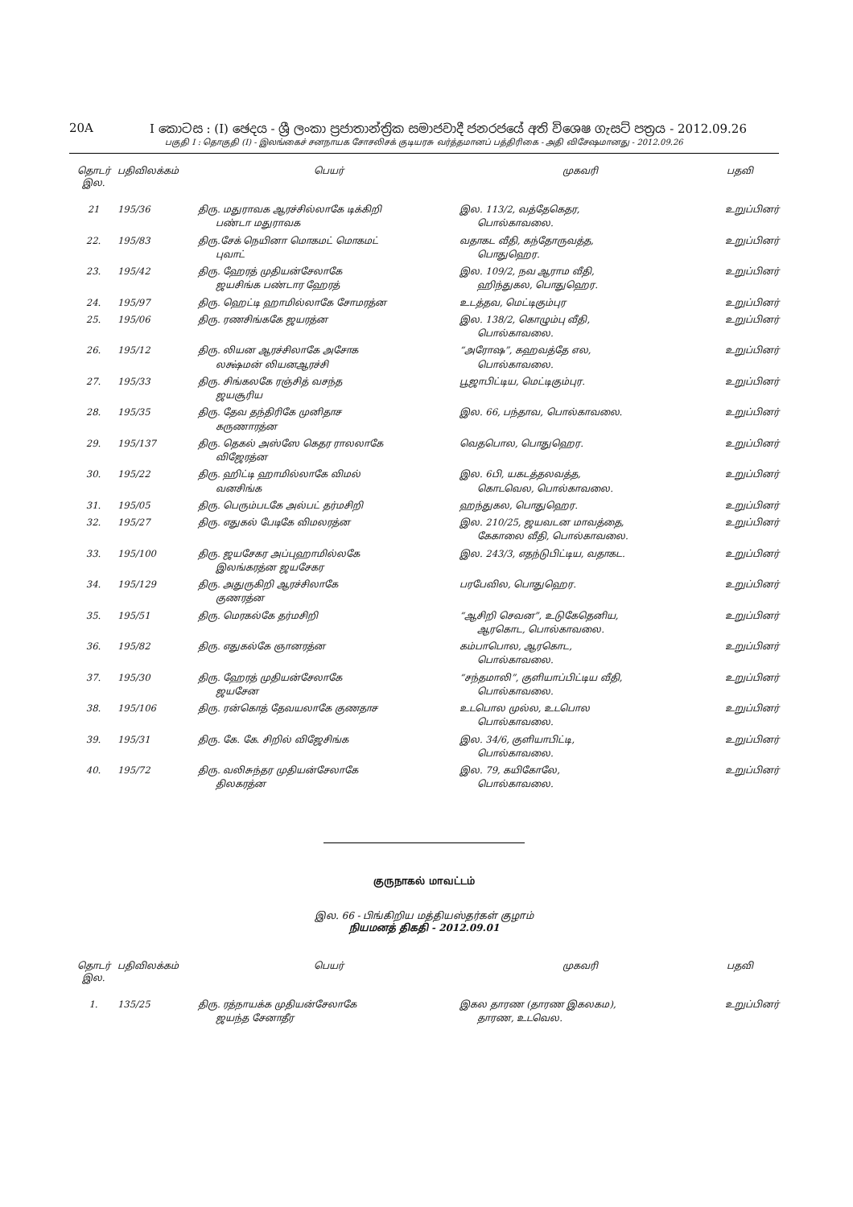20A I කොටස : (I) ඡෙදය - ශ්‍රී ලංකා ප්‍රජාතාන්ත්‍රික සමාජවාදී ජනරජයේ අති විශෙෂ ගැසට් පත්‍රය - 2012.09.26
பகுதி I : தொகுதி (I) - இலங்கைச் சனநாயக சோசலிசக் குடியரசு வர்த்தமானப் பத்திரிகை - அதி விசேஷமானது - 2012.09.26
| தொடர் இல. | பதிவிலக்கம் | பெயர் | முகவரி | பதவி |
| --- | --- | --- | --- | --- |
| 21 | 195/36 | திரு. மதுராவக ஆரச்சில்லாகே டிக்கிறி பண்டா மதுராவக | இல. 113/2, வத்தேகெதர, பொல்காவலை. | உறுப்பினர் |
| 22. | 195/83 | திரு.சேக் நெயினா மொகமட் மொகமட் புவாட் | வதாகட வீதி, கந்தோருவத்த, பொதுஹெர. | உறுப்பினர் |
| 23. | 195/42 | திரு. ஹேரத் முதியன்சேலாகே ஜயசிங்க பண்டார ஹேரத் | இல. 109/2, நவ ஆராம வீதி, ஹிந்துகல, பொதுஹெர. | உறுப்பினர் |
| 24. | 195/97 | திரு. ஹெட்டி ஹாமில்லாகே சோமரத்ன | உடத்தவ, மெட்டிகும்புர | உறுப்பினர் |
| 25. | 195/06 | திரு. ரணசிங்ககே ஜயரத்ன | இல. 138/2, கொழும்பு வீதி, பொல்காவலை. | உறுப்பினர் |
| 26. | 195/12 | திரு. லியன ஆரச்சிலாகே அசோக லக்ஷ்மன் லியனஆரச்சி | “அரோஷ”, கஹவத்தே எல, பொல்காவலை. | உறுப்பினர் |
| 27. | 195/33 | திரு. சிங்கலகே ரஞ்சித் வசந்த ஜயசூரிய | பூஜாபிட்டிய, மெட்டிகும்புர. | உறுப்பினர் |
| 28. | 195/35 | திரு. தேவ தந்திரிகே முனிதாச கருணாரத்ன | இல. 66, பந்தாவ, பொல்காவலை. | உறுப்பினர் |
| 29. | 195/137 | திரு. தெகல் அஸ்ஸே கெதர ராலலாகே விஜேரத்ன | வெதபொல, பொதுஹெர. | உறுப்பினர் |
| 30. | 195/22 | திரு. ஹிட்டி ஹாமில்லாகே விமல் வனசிங்க | இல. 6பி, யகடத்தலவத்த, கொடவெல, பொல்காவலை. | உறுப்பினர் |
| 31. | 195/05 | திரு. பெரும்படகே அல்பட் தர்மசிறி | ஹந்துகல, பொதுஹெர. | உறுப்பினர் |
| 32. | 195/27 | திரு. எதுகல் பேடிகே விமலரத்ன | இல. 210/25, ஜயவடன மாவத்தை, கேகாலை வீதி, பொல்காவலை. | உறுப்பினர் |
| 33. | 195/100 | திரு. ஜயசேகர அப்புஹாமில்லகே இலங்கரத்ன ஜயசேகர | இல. 243/3, எதந்டுபிட்டிய, வதாகட. | உறுப்பினர் |
| 34. | 195/129 | திரு. அதுருகிறி ஆரச்சிலாகே குணரத்ன | பரபேவில, பொதுஹெர. | உறுப்பினர் |
| 35. | 195/51 | திரு. மெரகல்கே தர்மசிறி | “ஆசிறி செவன”, உடுகேதெனிய, ஆரகொட, பொல்காவலை. | உறுப்பினர் |
| 36. | 195/82 | திரு. எதுகல்கே ஞானரத்ன | கம்பாபொல, ஆரகொட, பொல்காவலை. | உறுப்பினர் |
| 37. | 195/30 | திரு. ஹேரத் முதியன்சேலாகே ஜயசேன | “சந்தமாலி”, குளியாப்பிட்டிய வீதி, பொல்காவலை. | உறுப்பினர் |
| 38. | 195/106 | திரு. ரன்கொத் தேவயலாகே குணதாச | உடபொல முல்ல, உடபொல பொல்காவலை. | உறுப்பினர் |
| 39. | 195/31 | திரு. கே. கே. சிறில் விஜேசிங்க | இல. 34/6, குளியாபிட்டி, பொல்காவலை. | உறுப்பினர் |
| 40. | 195/72 | திரு. வலிசுந்தர முதியன்சேலாகே திலகரத்ன | இல. 79, கயிகோலே, பொல்காவலை. | உறுப்பினர் |
குருநாகல் மாவட்டம்
இல. 66 - பிங்கிறிய மத்தியஸ்தர்கள் குழாம்
நியமனத் திகதி - 2012.09.01
| தொடர் இல. | பதிவிலக்கம் | பெயர் | முகவரி | பதவி |
| --- | --- | --- | --- | --- |
| 1. | 135/25 | திரு. ரத்நாயக்க முதியன்சேலாகே ஜயந்த சேனாதீர | இகல தாரண (தாரண இகலகம), தாரண, உடவெல. | உறுப்பினர் |